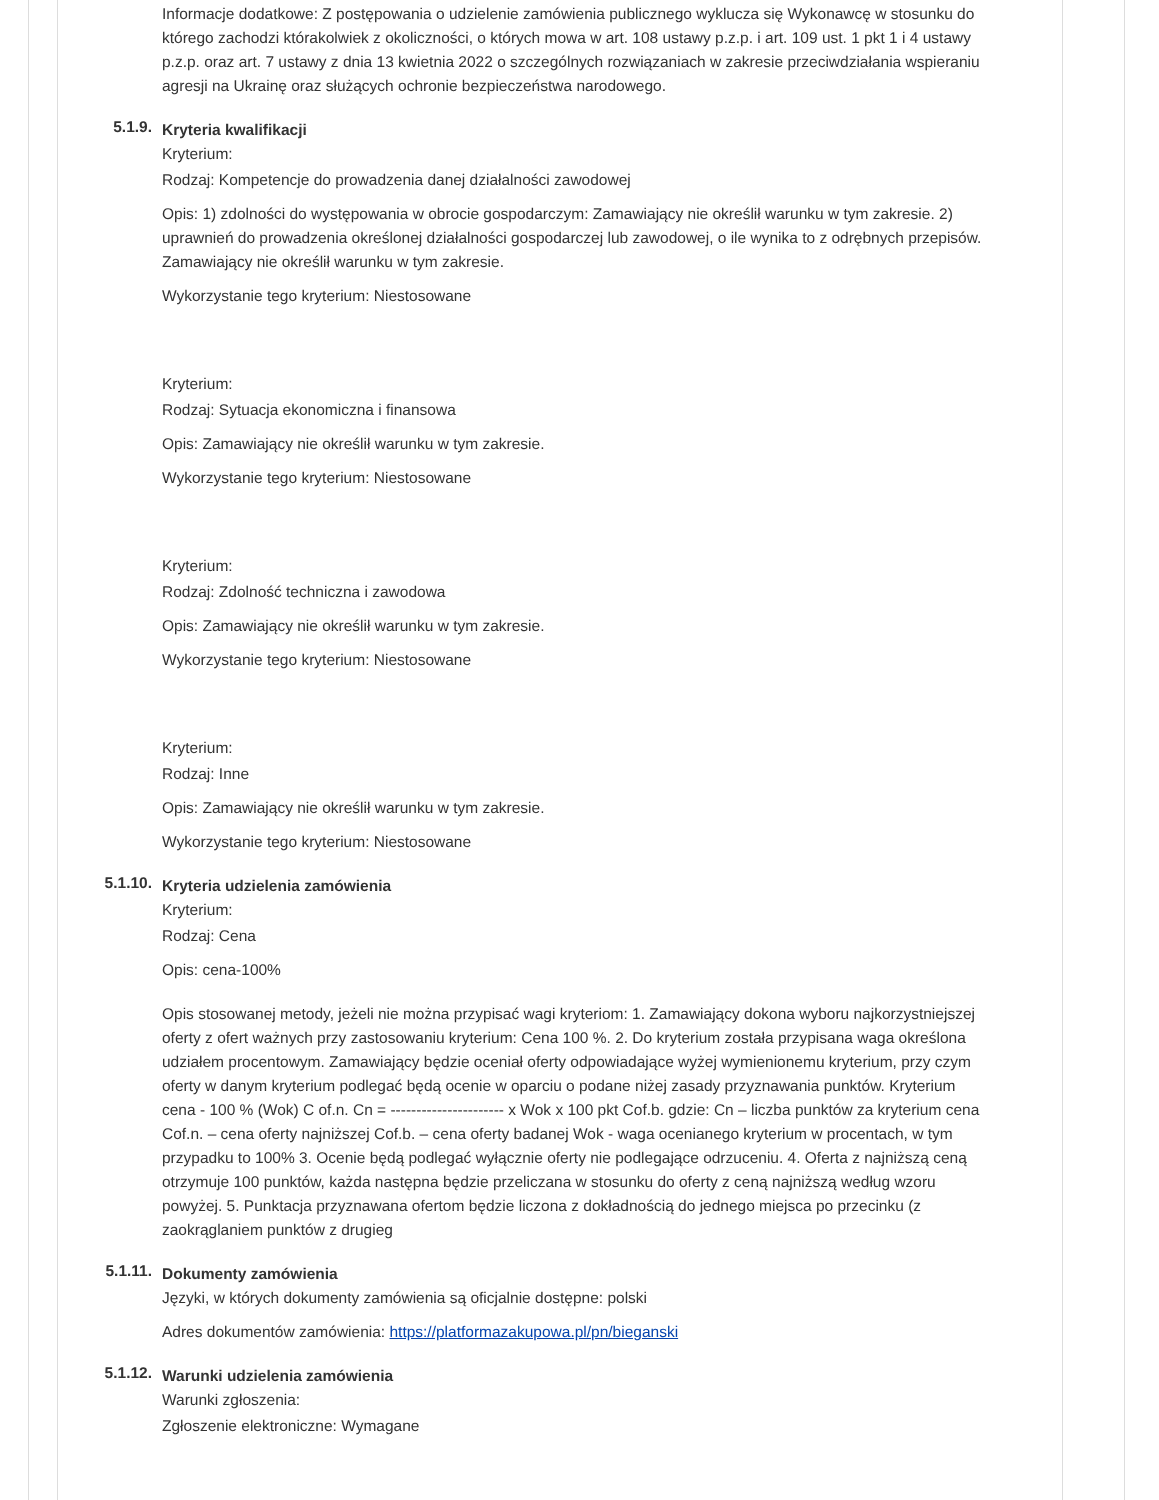Informacje dodatkowe: Z postępowania o udzielenie zamówienia publicznego wyklucza się Wykonawcę w stosunku do którego zachodzi którakolwiek z okoliczności, o których mowa w art. 108 ustawy p.z.p. i art. 109 ust. 1 pkt 1 i 4 ustawy p.z.p. oraz art. 7 ustawy z dnia 13 kwietnia 2022 o szczególnych rozwiązaniach w zakresie przeciwdziałania wspieraniu agresji na Ukrainę oraz służących ochronie bezpieczeństwa narodowego.
5.1.9.
Kryteria kwalifikacji
Kryterium:
Rodzaj: Kompetencje do prowadzenia danej działalności zawodowej
Opis: 1) zdolności do występowania w obrocie gospodarczym: Zamawiający nie określił warunku w tym zakresie. 2) uprawnień do prowadzenia określonej działalności gospodarczej lub zawodowej, o ile wynika to z odrębnych przepisów. Zamawiający nie określił warunku w tym zakresie.
Wykorzystanie tego kryterium: Niestosowane
Kryterium:
Rodzaj: Sytuacja ekonomiczna i finansowa
Opis: Zamawiający nie określił warunku w tym zakresie.
Wykorzystanie tego kryterium: Niestosowane
Kryterium:
Rodzaj: Zdolność techniczna i zawodowa
Opis: Zamawiający nie określił warunku w tym zakresie.
Wykorzystanie tego kryterium: Niestosowane
Kryterium:
Rodzaj: Inne
Opis: Zamawiający nie określił warunku w tym zakresie.
Wykorzystanie tego kryterium: Niestosowane
5.1.10.
Kryteria udzielenia zamówienia
Kryterium:
Rodzaj: Cena
Opis: cena-100%
Opis stosowanej metody, jeżeli nie można przypisać wagi kryteriom: 1. Zamawiający dokona wyboru najkorzystniejszej oferty z ofert ważnych przy zastosowaniu kryterium: Cena 100 %. 2. Do kryterium została przypisana waga określona udziałem procentowym. Zamawiający będzie oceniał oferty odpowiadające wyżej wymienionemu kryterium, przy czym oferty w danym kryterium podlegać będą ocenie w oparciu o podane niżej zasady przyznawania punktów. Kryterium cena - 100 % (Wok) C of.n. Cn = ---------------------- x Wok x 100 pkt Cof.b. gdzie: Cn – liczba punktów za kryterium cena Cof.n. – cena oferty najniższej Cof.b. – cena oferty badanej Wok - waga ocenianego kryterium w procentach, w tym przypadku to 100% 3. Ocenie będą podlegać wyłącznie oferty nie podlegające odrzuceniu. 4. Oferta z najniższą ceną otrzymuje 100 punktów, każda następna będzie przeliczana w stosunku do oferty z ceną najniższą według wzoru powyżej. 5. Punktacja przyznawana ofertom będzie liczona z dokładnością do jednego miejsca po przecinku (z zaokrąglaniem punktów z drugieg
5.1.11.
Dokumenty zamówienia
Języki, w których dokumenty zamówienia są oficjalnie dostępne: polski
Adres dokumentów zamówienia: https://platformazakupowa.pl/pn/bieganski
5.1.12.
Warunki udzielenia zamówienia
Warunki zgłoszenia:
Zgłoszenie elektroniczne: Wymagane